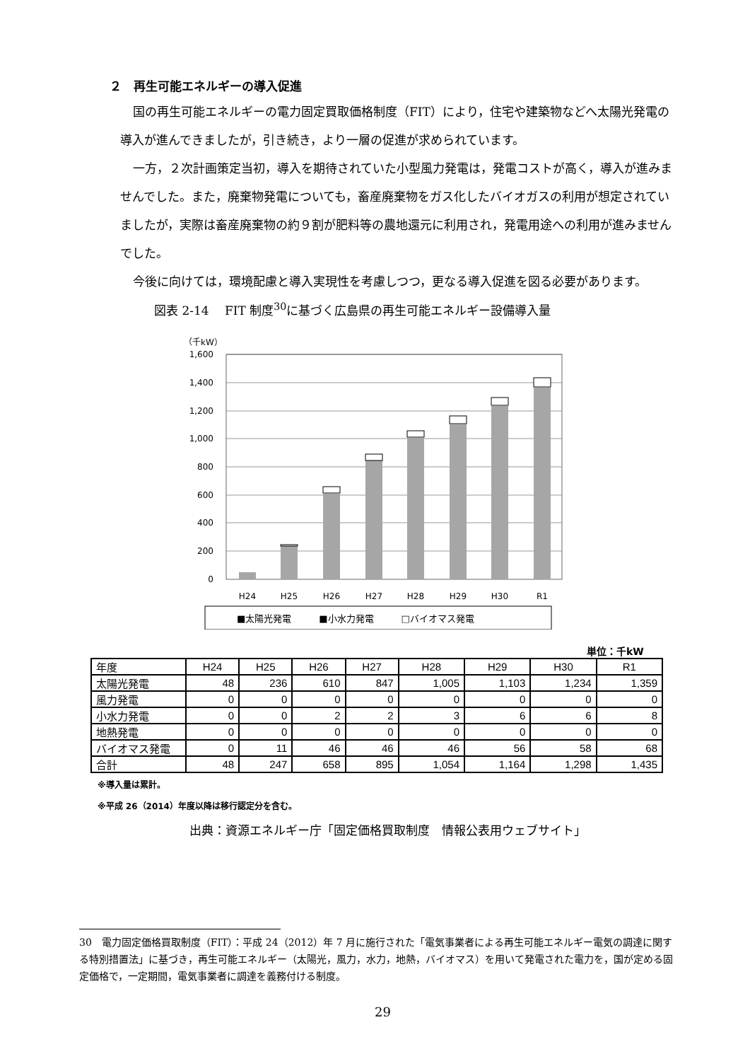２　再生可能エネルギーの導入促進
国の再生可能エネルギーの電力固定買取価格制度（FIT）により，住宅や建築物などへ太陽光発電の導入が進んできましたが，引き続き，より一層の促進が求められています。
一方，２次計画策定当初，導入を期待されていた小型風力発電は，発電コストが高く，導入が進みませんでした。また，廃棄物発電についても，畜産廃棄物をガス化したバイオガスの利用が想定されていましたが，実際は畜産廃棄物の約９割が肥料等の農地還元に利用され，発電用途への利用が進みませんでした。
今後に向けては，環境配慮と導入実現性を考慮しつつ，更なる導入促進を図る必要があります。
図表 2-14　 FIT 制度<sup>30</sup>に基づく広島県の再生可能エネルギー設備導入量
（千kW）
1,600
1,400
1,200
1,000
800
600
400
200
0
H24
H25
H26
H27
H28
H29
H30
R1
■太陽光発電　　　■小水力発電　　　□バイオマス発電
単位：千kW
| 年度 | H24 | H25 | H26 | H27 | H28 | H29 | H30 | R1 |
| --- | --- | --- | --- | --- | --- | --- | --- | --- |
| 太陽光発電 | 48 | 236 | 610 | 847 | 1,005 | 1,103 | 1,234 | 1,359 |
| 風力発電 | 0 | 0 | 0 | 0 | 0 | 0 | 0 | 0 |
| 小水力発電 | 0 | 0 | 2 | 2 | 3 | 6 | 6 | 8 |
| 地熱発電 | 0 | 0 | 0 | 0 | 0 | 0 | 0 | 0 |
| バイオマス発電 | 0 | 11 | 46 | 46 | 46 | 56 | 58 | 68 |
| 合計 | 48 | 247 | 658 | 895 | 1,054 | 1,164 | 1,298 | 1,435 |
※導入量は累計。
※平成 26（2014）年度以降は移行認定分を含む。
出典：資源エネルギー庁「固定価格買取制度　情報公表用ウェブサイト」
30　電力固定価格買取制度（FIT）：平成 24（2012）年 7 月に施行された「電気事業者による再生可能エネルギー電気の調達に関する特別措置法」に基づき，再生可能エネルギー（太陽光，風力，水力，地熱，バイオマス）を用いて発電された電力を，国が定める固定価格で，一定期間，電気事業者に調達を義務付ける制度。
29